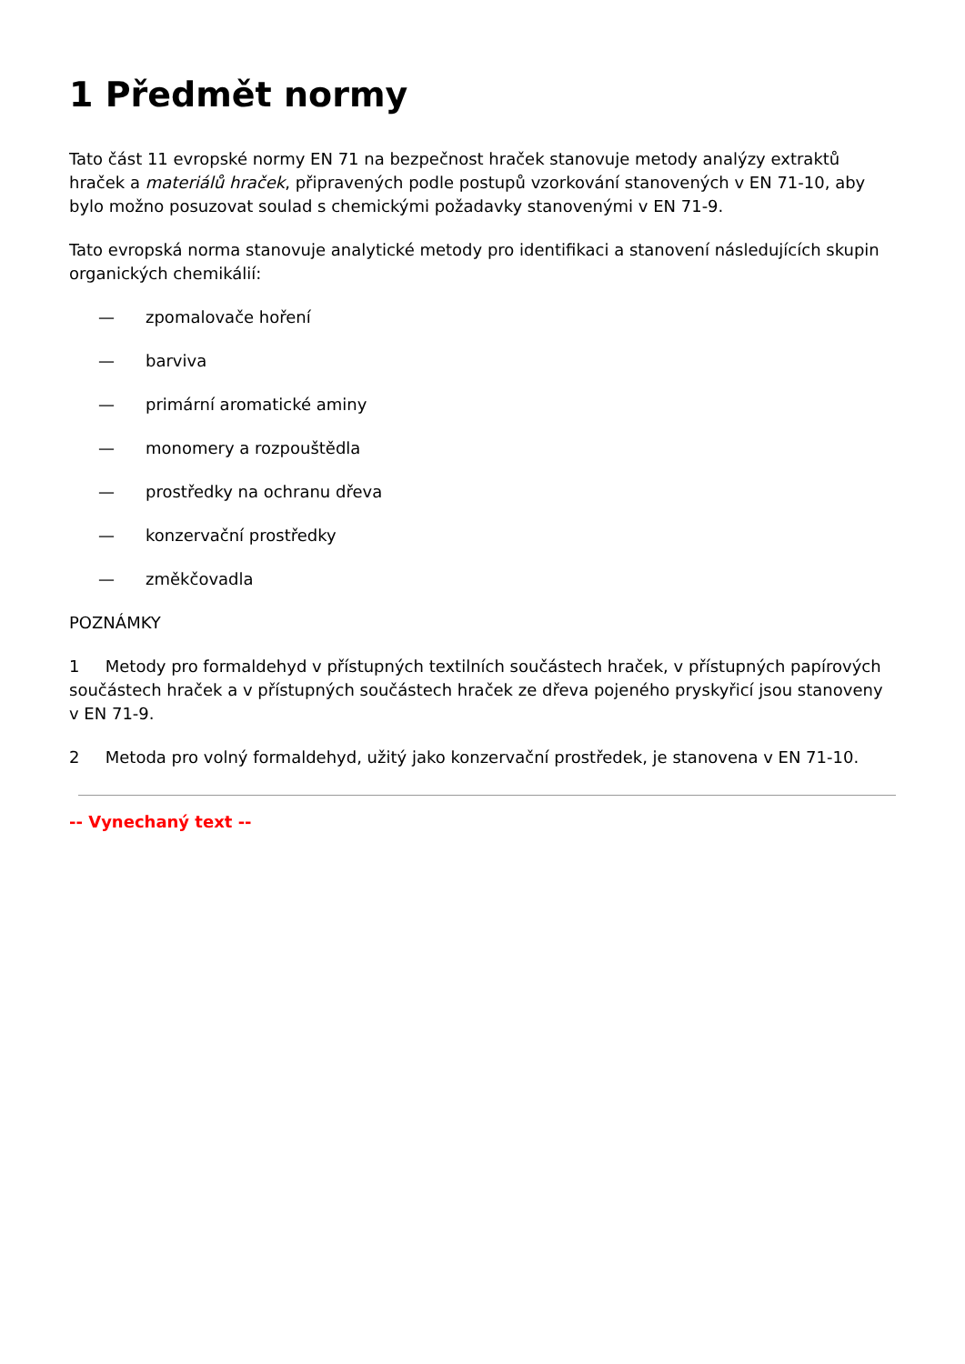1 Předmět normy
Tato část 11 evropské normy EN 71 na bezpečnost hraček stanovuje metody analýzy extraktů hraček a materiálů hraček, připravených podle postupů vzorkování stanovených v EN 71-10, aby bylo možno posuzovat soulad s chemickými požadavky stanovenými v EN 71-9.
Tato evropská norma stanovuje analytické metody pro identifikaci a stanovení následujících skupin organických chemikálií:
— zpomalovače hoření
— barviva
— primární aromatické aminy
— monomery a rozpouštědla
— prostředky na ochranu dřeva
— konzervační prostředky
— změkčovadla
POZNÁMKY
1 Metody pro formaldehyd v přístupných textilních součástech hraček, v přístupných papírových součástech hraček a v přístupných součástech hraček ze dřeva pojeného pryskyřicí jsou stanoveny v EN 71-9.
2 Metoda pro volný formaldehyd, užitý jako konzervační prostředek, je stanovena v EN 71-10.
-- Vynechaný text --